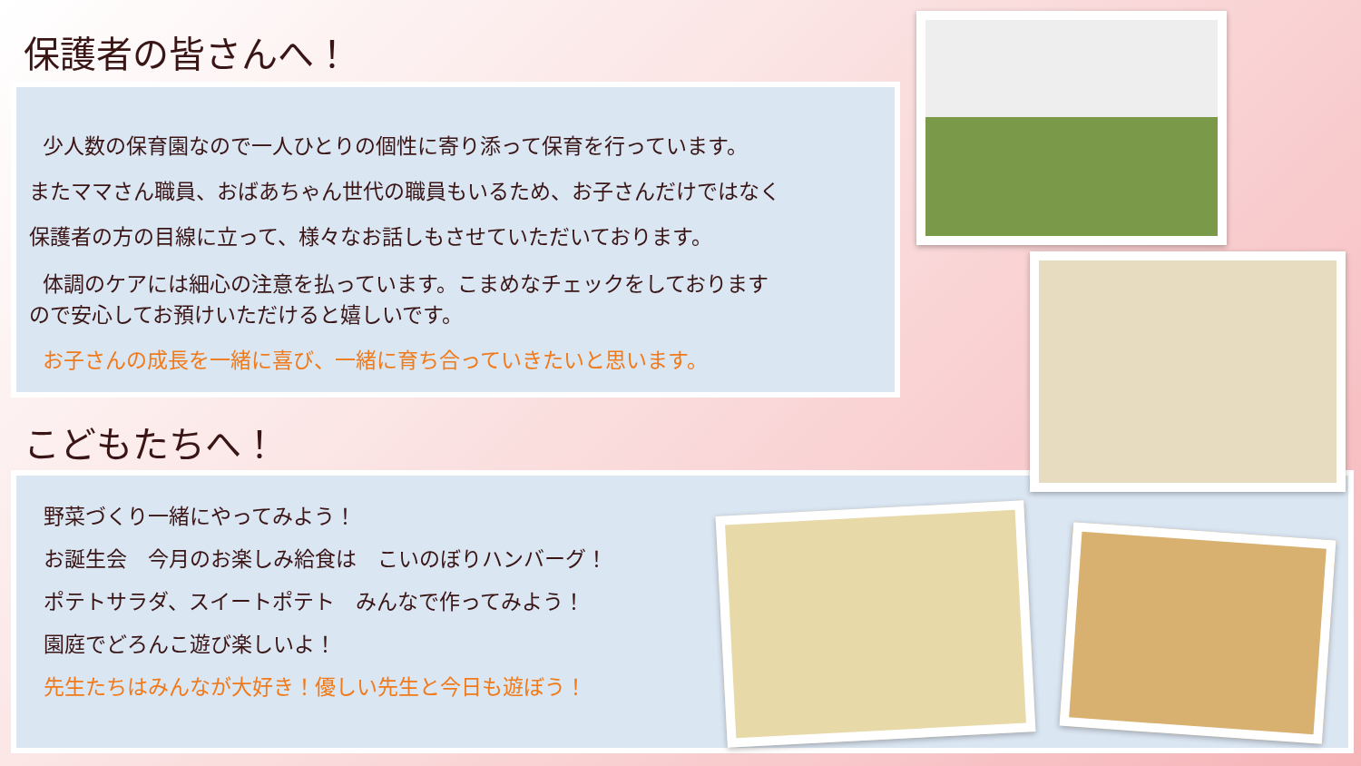保護者の皆さんへ！
少人数の保育園なので一人ひとりの個性に寄り添って保育を行っています。
またママさん職員、おばあちゃん世代の職員もいるため、お子さんだけではなく
保護者の方の目線に立って、様々なお話しもさせていただいております。
体調のケアには細心の注意を払っています。こまめなチェックをしております
ので安心してお預けいただけると嬉しいです。
お子さんの成長を一緒に喜び、一緒に育ち合っていきたいと思います。
こどもたちへ！
野菜づくり一緒にやってみよう！
お誕生会　今月のお楽しみ給食は　こいのぼりハンバーグ！
ポテトサラダ、スイートポテト　みんなで作ってみよう！
園庭でどろんこ遊び楽しいよ！
先生たちはみんなが大好き！優しい先生と今日も遊ぼう！